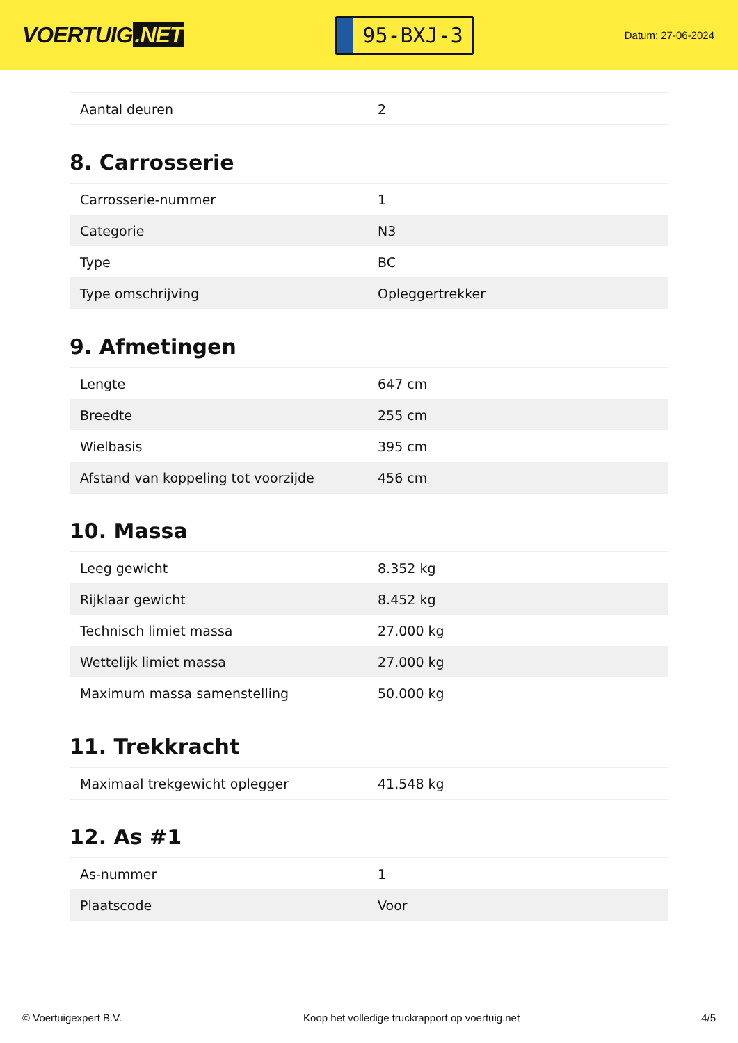VOERTUIG.NET
95-BXJ-3
Datum: 27-06-2024
| Aantal deuren | 2 |
8. Carrosserie
| Carrosserie-nummer | 1 |
| Categorie | N3 |
| Type | BC |
| Type omschrijving | Opleggertrekker |
9. Afmetingen
| Lengte | 647 cm |
| Breedte | 255 cm |
| Wielbasis | 395 cm |
| Afstand van koppeling tot voorzijde | 456 cm |
10. Massa
| Leeg gewicht | 8.352 kg |
| Rijklaar gewicht | 8.452 kg |
| Technisch limiet massa | 27.000 kg |
| Wettelijk limiet massa | 27.000 kg |
| Maximum massa samenstelling | 50.000 kg |
11. Trekkracht
| Maximaal trekgewicht oplegger | 41.548 kg |
12. As #1
| As-nummer | 1 |
| Plaatscode | Voor |
© Voertuigexpert B.V. Koop het volledige truckrapport op voertuig.net 4/5